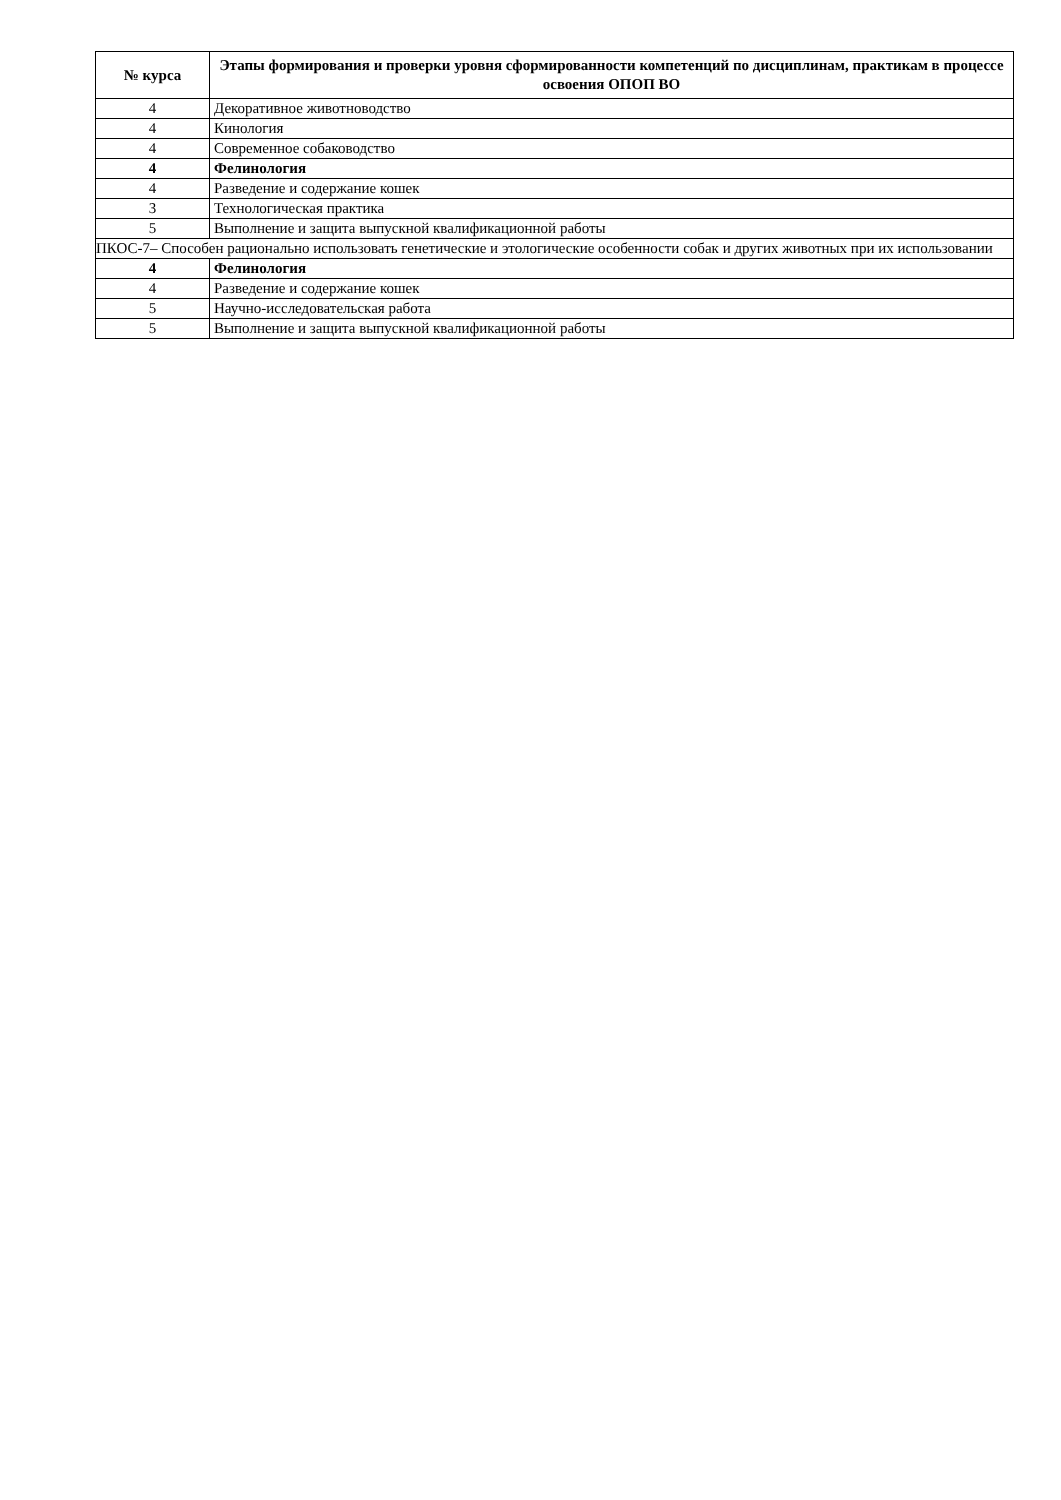| № курса | Этапы формирования и проверки уровня сформированности компетенций по дисциплинам, практикам в процессе освоения ОПОП ВО |
| --- | --- |
| 4 | Декоративное животноводство |
| 4 | Кинология |
| 4 | Современное собаководство |
| 4 | Фелинология |
| 4 | Разведение и содержание кошек |
| 3 | Технологическая практика |
| 5 | Выполнение и защита выпускной квалификационной работы |
| ПКОС-7– Способен рационально использовать генетические и этологические особенности собак и других животных при их использовании | |
| 4 | Фелинология |
| 4 | Разведение и содержание кошек |
| 5 | Научно-исследовательская работа |
| 5 | Выполнение и защита выпускной квалификационной работы |